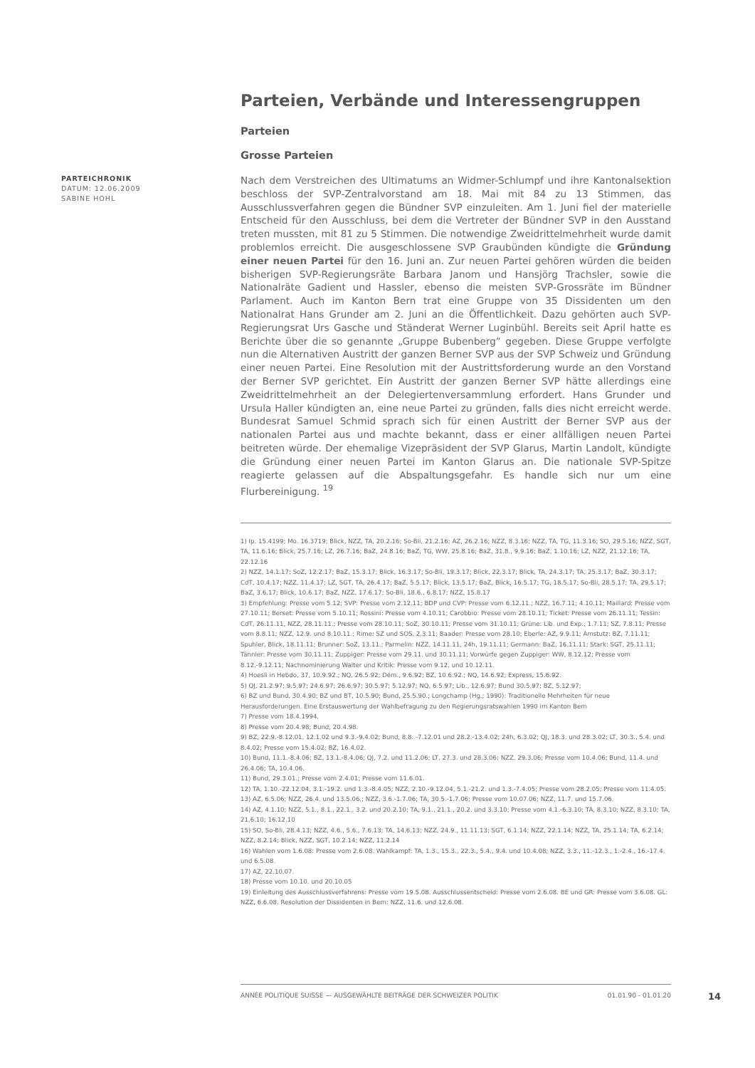PARTEICHRONIK
DATUM: 12.06.2009
SABINE HOHL
Parteien, Verbände und Interessengruppen
Parteien
Grosse Parteien
Nach dem Verstreichen des Ultimatums an Widmer-Schlumpf und ihre Kantonalsektion beschloss der SVP-Zentralvorstand am 18. Mai mit 84 zu 13 Stimmen, das Ausschlussverfahren gegen die Bündner SVP einzuleiten. Am 1. Juni fiel der materielle Entscheid für den Ausschluss, bei dem die Vertreter der Bündner SVP in den Ausstand treten mussten, mit 81 zu 5 Stimmen. Die notwendige Zweidrittelmehrheit wurde damit problemlos erreicht. Die ausgeschlossene SVP Graubünden kündigte die Gründung einer neuen Partei für den 16. Juni an. Zur neuen Partei gehören würden die beiden bisherigen SVP-Regierungsräte Barbara Janom und Hansjörg Trachsler, sowie die Nationalräte Gadient und Hassler, ebenso die meisten SVP-Grossräte im Bündner Parlament. Auch im Kanton Bern trat eine Gruppe von 35 Dissidenten um den Nationalrat Hans Grunder am 2. Juni an die Öffentlichkeit. Dazu gehörten auch SVP-Regierungsrat Urs Gasche und Ständerat Werner Luginbühl. Bereits seit April hatte es Berichte über die so genannte „Gruppe Bubenberg“ gegeben. Diese Gruppe verfolgte nun die Alternativen Austritt der ganzen Berner SVP aus der SVP Schweiz und Gründung einer neuen Partei. Eine Resolution mit der Austrittsforderung wurde an den Vorstand der Berner SVP gerichtet. Ein Austritt der ganzen Berner SVP hätte allerdings eine Zweidrittelmehrheit an der Delegiertenversammlung erfordert. Hans Grunder und Ursula Haller kündigten an, eine neue Partei zu gründen, falls dies nicht erreicht werde. Bundesrat Samuel Schmid sprach sich für einen Austritt der Berner SVP aus der nationalen Partei aus und machte bekannt, dass er einer allfälligen neuen Partei beitreten würde. Der ehemalige Vizepräsident der SVP Glarus, Martin Landolt, kündigte die Gründung einer neuen Partei im Kanton Glarus an. Die nationale SVP-Spitze reagierte gelassen auf die Abspaltungsgefahr. Es handle sich nur um eine Flurbereinigung. <sup>19</sup>
1) Ip. 15.4199; Mo. 16.3719; Blick, NZZ, TA, 20.2.16; So-Bli, 21.2.16; AZ, 26.2.16; NZZ, 8.3.16; NZZ, TA, TG, 11.3.16; SO, 29.5.16; NZZ, SGT, TA, 11.6.16; Blick, 25.7.16; LZ, 26.7.16; BaZ, 24.8.16; BaZ, TG, WW, 25.8.16; BaZ, 31.8., 9.9.16; BaZ, 1.10.16; LZ, NZZ, 21.12.16; TA, 22.12.16
2) NZZ, 14.1.17; SoZ, 12.2.17; BaZ, 15.3.17; Blick, 16.3.17; So-Bli, 19.3.17; Blick, 22.3.17; Blick, TA, 24.3.17; TA, 25.3.17; BaZ, 30.3.17; CdT, 10.4.17; NZZ, 11.4.17; LZ, SGT, TA, 26.4.17; BaZ, 5.5.17; Blick, 13.5.17; BaZ, Blick, 16.5.17; TG, 18.5.17; So-Bli, 28.5.17; TA, 29.5.17; BaZ, 3.6.17; Blick, 10.6.17; BaZ, NZZ, 17.6.17; So-Bli, 18.6., 6.8.17; NZZ, 15.8.17
3) Empfehlung: Presse vom 5.12; SVP: Presse vom 2.12.11; BDP und CVP: Presse vom 6.12.11.; NZZ, 16.7.11; 4.10.11; Maillard: Presse vom 27.10.11; Berset: Presse vom 5.10.11; Rossini: Presse vom 4.10.11; Carobbio: Presse vom 28.10.11; Ticket: Presse vom 26.11.11; Tessin: CdT, 26.11.11, NZZ, 28.11.11.; Presse vom 28.10.11; SoZ, 30.10.11; Presse vom 31.10.11; Grüne: Lib. und Exp., 1.7.11; SZ, 7.8.11; Presse vom 8.8.11; NZZ, 12.9. und 8.10.11.; Rime: SZ und SOS, 2.3.11; Baader: Presse vom 28.10; Eberle: AZ, 9.9.11; Amstutz: BZ, 7.11.11; Spuhler, Blick, 18.11.11; Brunner: SoZ, 13.11.; Parmelin: NZZ, 14.11.11, 24h, 19.11.11; Germann: BaZ, 16.11.11; Stark: SGT, 25.11.11; Tännler: Presse vom 30.11.11; Zuppiger: Presse vom 29.11. und 30.11.11; Vorwürfe gegen Zuppiger: WW, 8.12.12; Presse vom 8.12.-9.12.11; Nachnominierung Walter und Kritik: Presse vom 9.12. und 10.12.11.
4) Hoesli in Hebdo, 37, 10.9.92.; NQ, 26.5.92; Dém., 9.6.92; BZ, 10.6.92.; NQ, 14.6.92; Express, 15.6.92.
5) QJ, 21.2.97; 9.5.97; 24.6.97; 26.6.97; 30.5.97; 5.12.97; NQ, 6.5.97; Lib., 12.6.97; Bund 30.5.97; BZ, 5.12.97;
6) BZ und Bund, 30.4.90; BZ und BT, 10.5.90; Bund, 25.5.90.; Longchamp (Hg.; 1990): Traditionelle Mehrheiten für neue Herausforderungen. Eine Erstauswertung der Wahlbefragung zu den Regierungsratswahlen 1990 im Kanton Bern
7) Presse vom 18.4.1994.
8) Presse vom 20.4.98; Bund, 20.4.98.
9) BZ, 22.9.-8.12.01, 12.1.02 und 9.3.-9.4.02; Bund, 8.8. -7.12.01 und 28.2.-13.4.02; 24h, 6.3.02; QJ, 18.3. und 28.3.02; LT, 30.3., 5.4. und 8.4.02; Presse vom 15.4.02; BZ, 16.4.02.
10) Bund, 11.1.-8.4.06; BZ, 13.1.-8.4.06; QJ, 7.2. und 11.2.06; LT, 27.3. und 28.3.06; NZZ, 29.3.06; Presse vom 10.4.06; Bund, 11.4. und 26.4.06; TA, 10.4.06.
11) Bund, 29.3.01.; Presse vom 2.4.01; Presse vom 11.6.01.
12) TA, 1.10.-22.12.04, 3.1.-19.2. und 1.3.-8.4.05; NZZ, 2.10.-9.12.04, 5.1.-21.2. und 1.3.-7.4.05; Presse vom 28.2.05; Presse vom 11.4.05.
13) AZ, 6.5.06; NZZ, 26.4. und 13.5.06.; NZZ, 3.6.-1.7.06; TA, 30.5.-1.7.06; Presse vom 10.07.06; NZZ, 11.7. und 15.7.06.
14) AZ, 4.1.10; NZZ, 5.1., 8.1., 22.1., 3.2. und 20.2.10; TA, 9.1., 21.1., 20.2. und 3.3.10; Presse vom 4.1.-6.3.10; TA, 8.3.10; NZZ, 8.3.10; TA, 21.6.10; 16.12.10
15) SO, So-Bli, 28.4.13; NZZ, 4.6., 5.6., 7.6.13; TA, 14.6.13; NZZ, 24.9., 11.11.13; SGT, 6.1.14; NZZ, 22.1.14; NZZ, TA, 25.1.14; TA, 6.2.14; NZZ, 8.2.14; Blick, NZZ, SGT, 10.2.14; NZZ, 11.2.14
16) Wahlen vom 1.6.08: Presse vom 2.6.08. Wahlkampf: TA, 1.3., 15.3., 22.3., 5.4., 9.4. und 10.4.08; NZZ, 3.3., 11.-12.3., 1.-2.4., 16.-17.4. und 6.5.08.
17) AZ, 22.10.07.
18) Presse vom 10.10. und 20.10.05
19) Einleitung des Ausschlussverfahrens: Presse vom 19.5.08. Ausschlussentscheid: Presse vom 2.6.08. BE und GR: Presse vom 3.6.08. GL: NZZ, 6.6.08. Resolution der Dissidenten in Bern: NZZ, 11.6. und 12.6.08.
ANNÉE POLITIQUE SUISSE — AUSGEWÄHLTE BEITRÄGE DER SCHWEIZER POLITIK 01.01.90 - 01.01.20
14